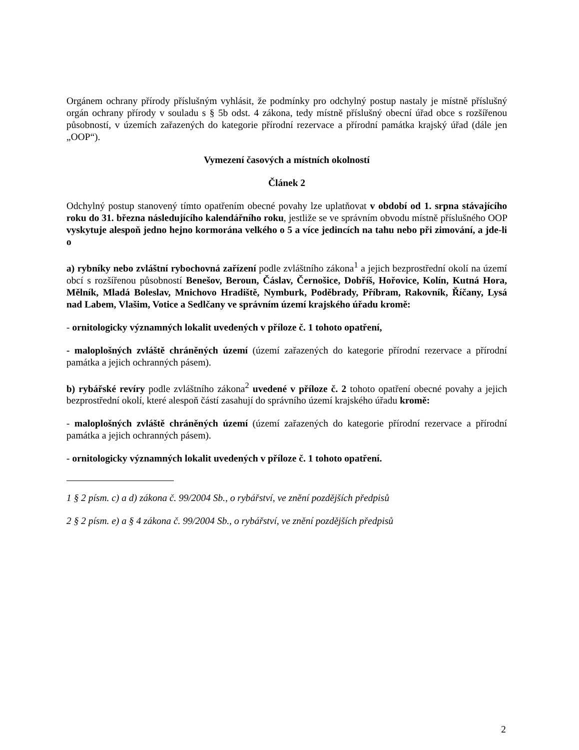Orgánem ochrany přírody příslušným vyhlásit, že podmínky pro odchylný postup nastaly je místně příslušný orgán ochrany přírody v souladu s § 5b odst. 4 zákona, tedy místně příslušný obecní úřad obce s rozšířenou působností, v územích zařazených do kategorie přírodní rezervace a přírodní památka krajský úřad (dále jen „OOP“).
Vymezení časových a místních okolností
Článek 2
Odchylný postup stanovený tímto opatřením obecné povahy lze uplatňovat v období od 1. srpna stávajícího roku do 31. března následujícího kalendářního roku, jestliže se ve správním obvodu místně příslušného OOP vyskytuje alespoň jedno hejno kormorána velkého o 5 a více jedincích na tahu nebo při zimování, a jde-li o
a) rybníky nebo zvláštní rybochovná zařízení podle zvláštního zákona<sup>1</sup> a jejich bezprostřední okolí na území obcí s rozšířenou působností Benešov, Beroun, Čáslav, Černošice, Dobříš, Hořovice, Kolín, Kutná Hora, Mělník, Mladá Boleslav, Mnichovo Hradiště, Nymburk, Poděbrady, Příbram, Rakovník, Říčany, Lysá nad Labem, Vlašim, Votice a Sedlčany ve správním území krajského úřadu kromě:
- ornitologicky významných lokalit uvedených v příloze č. 1 tohoto opatření,
- maloplošných zvláště chráněných území (území zařazených do kategorie přírodní rezervace a přírodní památka a jejich ochranných pásem).
b) rybářské revíry podle zvláštního zákona<sup>2</sup> uvedené v příloze č. 2 tohoto opatření obecné povahy a jejich bezprostřední okolí, které alespoň částí zasahují do správního území krajského úřadu kromě:
- maloplošných zvláště chráněných území (území zařazených do kategorie přírodní rezervace a přírodní památka a jejich ochranných pásem).
- ornitologicky významných lokalit uvedených v příloze č. 1 tohoto opatření.
1 § 2 písm. c) a d) zákona č. 99/2004 Sb., o rybářství, ve znění pozdějších předpisů
2 § 2 písm. e) a § 4 zákona č. 99/2004 Sb., o rybářství, ve znění pozdějších předpisů
2